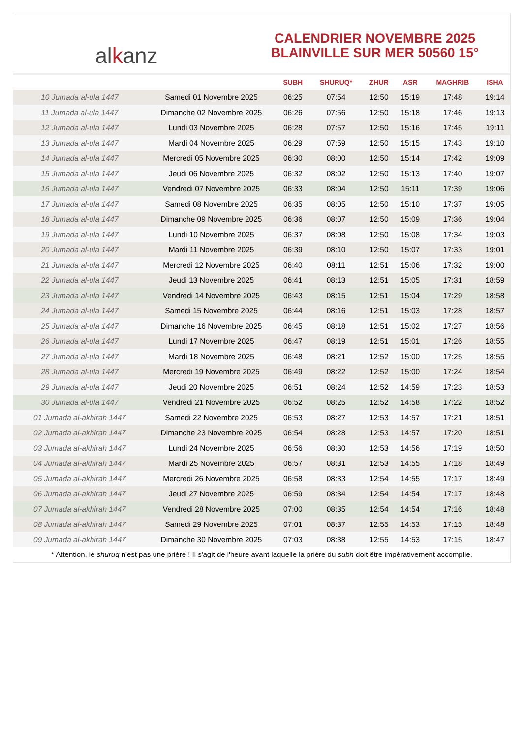alkanz
CALENDRIER NOVEMBRE 2025
BLAINVILLE SUR MER 50560 15°
| | | SUBH | SHURUQ* | ZHUR | ASR | MAGHRIB | ISHA |
| --- | --- | --- | --- | --- | --- | --- | --- |
| 10 Jumada al-ula 1447 | Samedi 01 Novembre 2025 | 06:25 | 07:54 | 12:50 | 15:19 | 17:48 | 19:14 |
| 11 Jumada al-ula 1447 | Dimanche 02 Novembre 2025 | 06:26 | 07:56 | 12:50 | 15:18 | 17:46 | 19:13 |
| 12 Jumada al-ula 1447 | Lundi 03 Novembre 2025 | 06:28 | 07:57 | 12:50 | 15:16 | 17:45 | 19:11 |
| 13 Jumada al-ula 1447 | Mardi 04 Novembre 2025 | 06:29 | 07:59 | 12:50 | 15:15 | 17:43 | 19:10 |
| 14 Jumada al-ula 1447 | Mercredi 05 Novembre 2025 | 06:30 | 08:00 | 12:50 | 15:14 | 17:42 | 19:09 |
| 15 Jumada al-ula 1447 | Jeudi 06 Novembre 2025 | 06:32 | 08:02 | 12:50 | 15:13 | 17:40 | 19:07 |
| 16 Jumada al-ula 1447 | Vendredi 07 Novembre 2025 | 06:33 | 08:04 | 12:50 | 15:11 | 17:39 | 19:06 |
| 17 Jumada al-ula 1447 | Samedi 08 Novembre 2025 | 06:35 | 08:05 | 12:50 | 15:10 | 17:37 | 19:05 |
| 18 Jumada al-ula 1447 | Dimanche 09 Novembre 2025 | 06:36 | 08:07 | 12:50 | 15:09 | 17:36 | 19:04 |
| 19 Jumada al-ula 1447 | Lundi 10 Novembre 2025 | 06:37 | 08:08 | 12:50 | 15:08 | 17:34 | 19:03 |
| 20 Jumada al-ula 1447 | Mardi 11 Novembre 2025 | 06:39 | 08:10 | 12:50 | 15:07 | 17:33 | 19:01 |
| 21 Jumada al-ula 1447 | Mercredi 12 Novembre 2025 | 06:40 | 08:11 | 12:51 | 15:06 | 17:32 | 19:00 |
| 22 Jumada al-ula 1447 | Jeudi 13 Novembre 2025 | 06:41 | 08:13 | 12:51 | 15:05 | 17:31 | 18:59 |
| 23 Jumada al-ula 1447 | Vendredi 14 Novembre 2025 | 06:43 | 08:15 | 12:51 | 15:04 | 17:29 | 18:58 |
| 24 Jumada al-ula 1447 | Samedi 15 Novembre 2025 | 06:44 | 08:16 | 12:51 | 15:03 | 17:28 | 18:57 |
| 25 Jumada al-ula 1447 | Dimanche 16 Novembre 2025 | 06:45 | 08:18 | 12:51 | 15:02 | 17:27 | 18:56 |
| 26 Jumada al-ula 1447 | Lundi 17 Novembre 2025 | 06:47 | 08:19 | 12:51 | 15:01 | 17:26 | 18:55 |
| 27 Jumada al-ula 1447 | Mardi 18 Novembre 2025 | 06:48 | 08:21 | 12:52 | 15:00 | 17:25 | 18:55 |
| 28 Jumada al-ula 1447 | Mercredi 19 Novembre 2025 | 06:49 | 08:22 | 12:52 | 15:00 | 17:24 | 18:54 |
| 29 Jumada al-ula 1447 | Jeudi 20 Novembre 2025 | 06:51 | 08:24 | 12:52 | 14:59 | 17:23 | 18:53 |
| 30 Jumada al-ula 1447 | Vendredi 21 Novembre 2025 | 06:52 | 08:25 | 12:52 | 14:58 | 17:22 | 18:52 |
| 01 Jumada al-akhirah 1447 | Samedi 22 Novembre 2025 | 06:53 | 08:27 | 12:53 | 14:57 | 17:21 | 18:51 |
| 02 Jumada al-akhirah 1447 | Dimanche 23 Novembre 2025 | 06:54 | 08:28 | 12:53 | 14:57 | 17:20 | 18:51 |
| 03 Jumada al-akhirah 1447 | Lundi 24 Novembre 2025 | 06:56 | 08:30 | 12:53 | 14:56 | 17:19 | 18:50 |
| 04 Jumada al-akhirah 1447 | Mardi 25 Novembre 2025 | 06:57 | 08:31 | 12:53 | 14:55 | 17:18 | 18:49 |
| 05 Jumada al-akhirah 1447 | Mercredi 26 Novembre 2025 | 06:58 | 08:33 | 12:54 | 14:55 | 17:17 | 18:49 |
| 06 Jumada al-akhirah 1447 | Jeudi 27 Novembre 2025 | 06:59 | 08:34 | 12:54 | 14:54 | 17:17 | 18:48 |
| 07 Jumada al-akhirah 1447 | Vendredi 28 Novembre 2025 | 07:00 | 08:35 | 12:54 | 14:54 | 17:16 | 18:48 |
| 08 Jumada al-akhirah 1447 | Samedi 29 Novembre 2025 | 07:01 | 08:37 | 12:55 | 14:53 | 17:15 | 18:48 |
| 09 Jumada al-akhirah 1447 | Dimanche 30 Novembre 2025 | 07:03 | 08:38 | 12:55 | 14:53 | 17:15 | 18:47 |
* Attention, le shuruq n'est pas une prière ! Il s'agit de l'heure avant laquelle la prière du subh doit être impérativement accomplie.